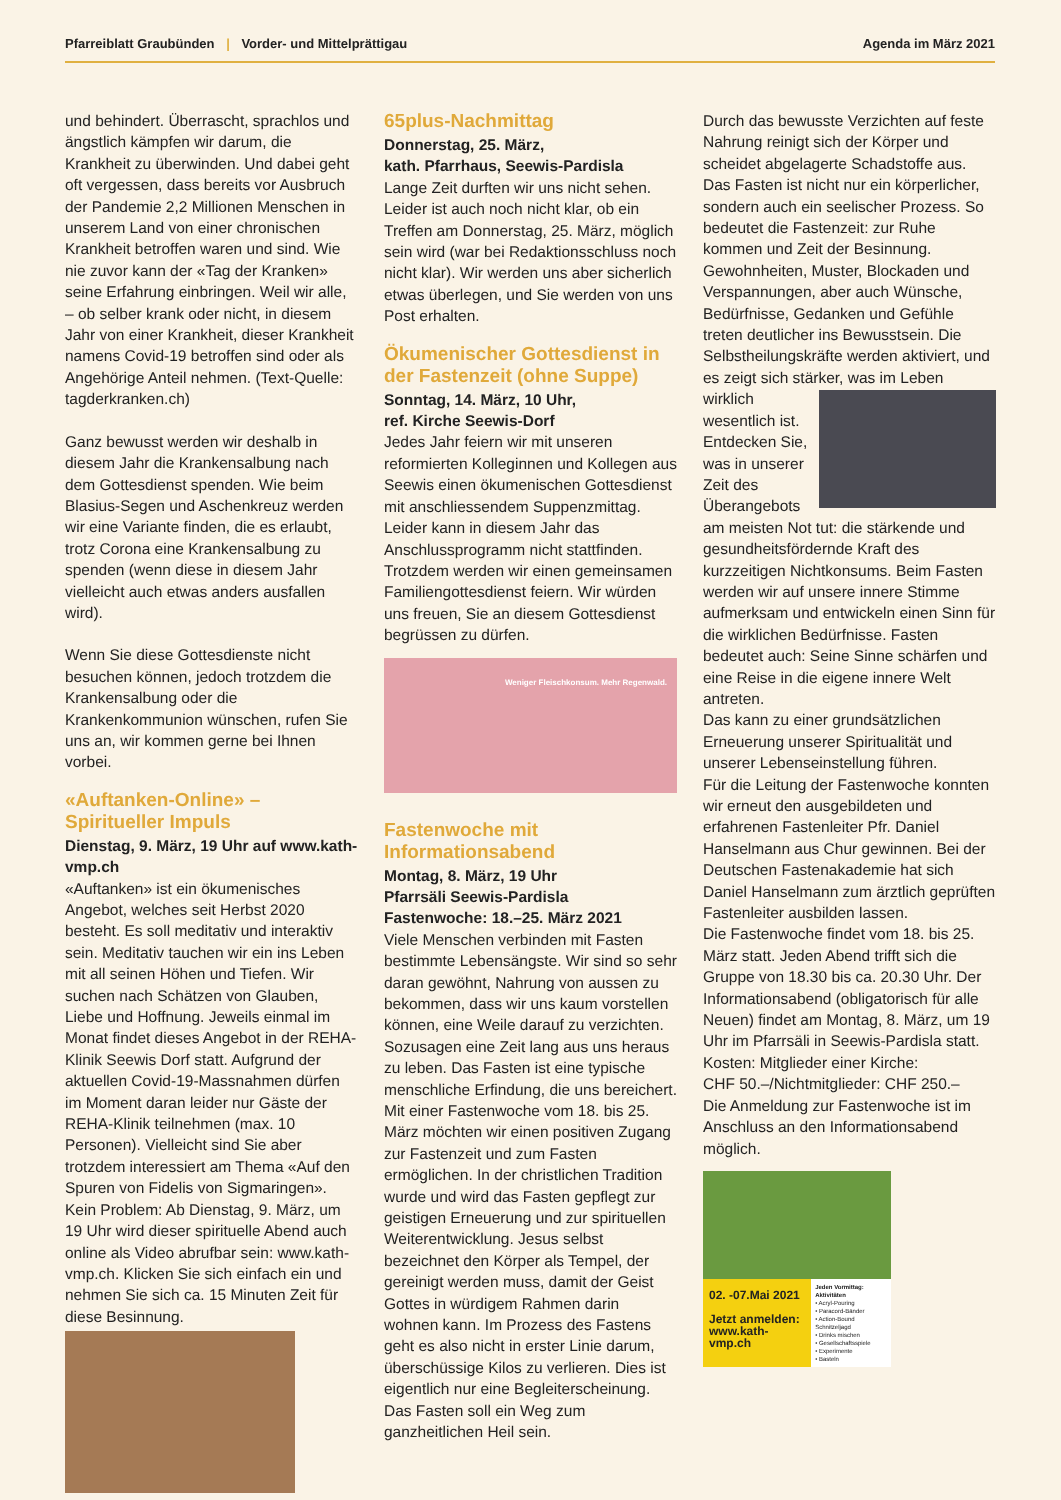Pfarreiblatt Graubünden | Vorder- und Mittelprättigau
Agenda im März 2021
und behindert. Überrascht, sprachlos und ängstlich kämpfen wir darum, die Krankheit zu überwinden. Und dabei geht oft vergessen, dass bereits vor Ausbruch der Pandemie 2,2 Millionen Menschen in unserem Land von einer chronischen Krankheit betroffen waren und sind. Wie nie zuvor kann der «Tag der Kranken» seine Erfahrung einbringen. Weil wir alle, – ob selber krank oder nicht, in diesem Jahr von einer Krankheit, dieser Krankheit namens Covid-19 betroffen sind oder als Angehörige Anteil nehmen. (Text-Quelle: tagderkranken.ch)
Ganz bewusst werden wir deshalb in diesem Jahr die Krankensalbung nach dem Gottesdienst spenden. Wie beim Blasius-Segen und Aschenkreuz werden wir eine Variante finden, die es erlaubt, trotz Corona eine Krankensalbung zu spenden (wenn diese in diesem Jahr vielleicht auch etwas anders ausfallen wird).
Wenn Sie diese Gottesdienste nicht besuchen können, jedoch trotzdem die Krankensalbung oder die Krankenkommunion wünschen, rufen Sie uns an, wir kommen gerne bei Ihnen vorbei.
«Auftanken-Online» – Spiritueller Impuls
Dienstag, 9. März, 19 Uhr auf www.kath-vmp.ch
«Auftanken» ist ein ökumenisches Angebot, welches seit Herbst 2020 besteht. Es soll meditativ und interaktiv sein. Meditativ tauchen wir ein ins Leben mit all seinen Höhen und Tiefen. Wir suchen nach Schätzen von Glauben, Liebe und Hoffnung. Jeweils einmal im Monat findet dieses Angebot in der REHA-Klinik Seewis Dorf statt. Aufgrund der aktuellen Covid-19-Massnahmen dürfen im Moment daran leider nur Gäste der REHA-Klinik teilnehmen (max. 10 Personen). Vielleicht sind Sie aber trotzdem interessiert am Thema «Auf den Spuren von Fidelis von Sigmaringen». Kein Problem: Ab Dienstag, 9. März, um 19 Uhr wird dieser spirituelle Abend auch online als Video abrufbar sein: www.kath-vmp.ch. Klicken Sie sich einfach ein und nehmen Sie sich ca. 15 Minuten Zeit für diese Besinnung.
65plus-Nachmittag
Donnerstag, 25. März,
kath. Pfarrhaus, Seewis-Pardisla
Lange Zeit durften wir uns nicht sehen. Leider ist auch noch nicht klar, ob ein Treffen am Donnerstag, 25. März, möglich sein wird (war bei Redaktionsschluss noch nicht klar). Wir werden uns aber sicherlich etwas überlegen, und Sie werden von uns Post erhalten.
Ökumenischer Gottesdienst in der Fastenzeit (ohne Suppe)
Sonntag, 14. März, 10 Uhr,
ref. Kirche Seewis-Dorf
Jedes Jahr feiern wir mit unseren reformierten Kolleginnen und Kollegen aus Seewis einen ökumenischen Gottesdienst mit anschliessendem Suppenzmittag. Leider kann in diesem Jahr das Anschlussprogramm nicht stattfinden. Trotzdem werden wir einen gemeinsamen Familiengottesdienst feiern. Wir würden uns freuen, Sie an diesem Gottesdienst begrüssen zu dürfen.
Weniger Fleischkonsum. Mehr Regenwald.
Fastenwoche mit Informationsabend
Montag, 8. März, 19 Uhr
Pfarrsäli Seewis-Pardisla
Fastenwoche: 18.–25. März 2021
Viele Menschen verbinden mit Fasten bestimmte Lebensängste. Wir sind so sehr daran gewöhnt, Nahrung von aussen zu bekommen, dass wir uns kaum vorstellen können, eine Weile darauf zu verzichten. Sozusagen eine Zeit lang aus uns heraus zu leben. Das Fasten ist eine typische menschliche Erfindung, die uns bereichert.
Mit einer Fastenwoche vom 18. bis 25. März möchten wir einen positiven Zugang zur Fastenzeit und zum Fasten ermöglichen. In der christlichen Tradition wurde und wird das Fasten gepflegt zur geistigen Erneuerung und zur spirituellen Weiterentwicklung. Jesus selbst bezeichnet den Körper als Tempel, der gereinigt werden muss, damit der Geist Gottes in würdigem Rahmen darin wohnen kann. Im Prozess des Fastens geht es also nicht in erster Linie darum, überschüssige Kilos zu verlieren. Dies ist eigentlich nur eine Begleiterscheinung. Das Fasten soll ein Weg zum ganzheitlichen Heil sein.
Durch das bewusste Verzichten auf feste Nahrung reinigt sich der Körper und scheidet abgelagerte Schadstoffe aus. Das Fasten ist nicht nur ein körperlicher, sondern auch ein seelischer Prozess. So bedeutet die Fastenzeit: zur Ruhe kommen und Zeit der Besinnung. Gewohnheiten, Muster, Blockaden und Verspannungen, aber auch Wünsche, Bedürfnisse, Gedanken und Gefühle treten deutlicher ins Bewusstsein. Die Selbstheilungskräfte werden aktiviert, und es zeigt sich stärker, was im Leben wirklich wesentlich ist. Entdecken Sie, was in unserer Zeit des Überangebots am meisten Not tut: die stärkende und gesundheitsfördernde Kraft des kurzzeitigen Nichtkonsums. Beim Fasten werden wir auf unsere innere Stimme aufmerksam und entwickeln einen Sinn für die wirklichen Bedürfnisse. Fasten bedeutet auch: Seine Sinne schärfen und eine Reise in die eigene innere Welt antreten.
Das kann zu einer grundsätzlichen Erneuerung unserer Spiritualität und unserer Lebenseinstellung führen.
Für die Leitung der Fastenwoche konnten wir erneut den ausgebildeten und erfahrenen Fastenleiter Pfr. Daniel Hanselmann aus Chur gewinnen. Bei der Deutschen Fastenakademie hat sich Daniel Hanselmann zum ärztlich geprüften Fastenleiter ausbilden lassen.
Die Fastenwoche findet vom 18. bis 25. März statt. Jeden Abend trifft sich die Gruppe von 18.30 bis ca. 20.30 Uhr. Der Informationsabend (obligatorisch für alle Neuen) findet am Montag, 8. März, um 19 Uhr im Pfarrsäli in Seewis-Pardisla statt.
Kosten: Mitglieder einer Kirche:
CHF 50.–/Nichtmitglieder: CHF 250.–
Die Anmeldung zur Fastenwoche ist im Anschluss an den Informationsabend möglich.
02. -07.Mai 2021
Jetzt anmelden: www.kath-vmp.ch
Jeden Vormittag: Aktivitäten
• Acryl-Pouring
• Paracord-Bänder
• Action-Bound Schnitzeljagd
• Drinks mischen
• Gesellschaftsspiele
• Experimente
• Basteln